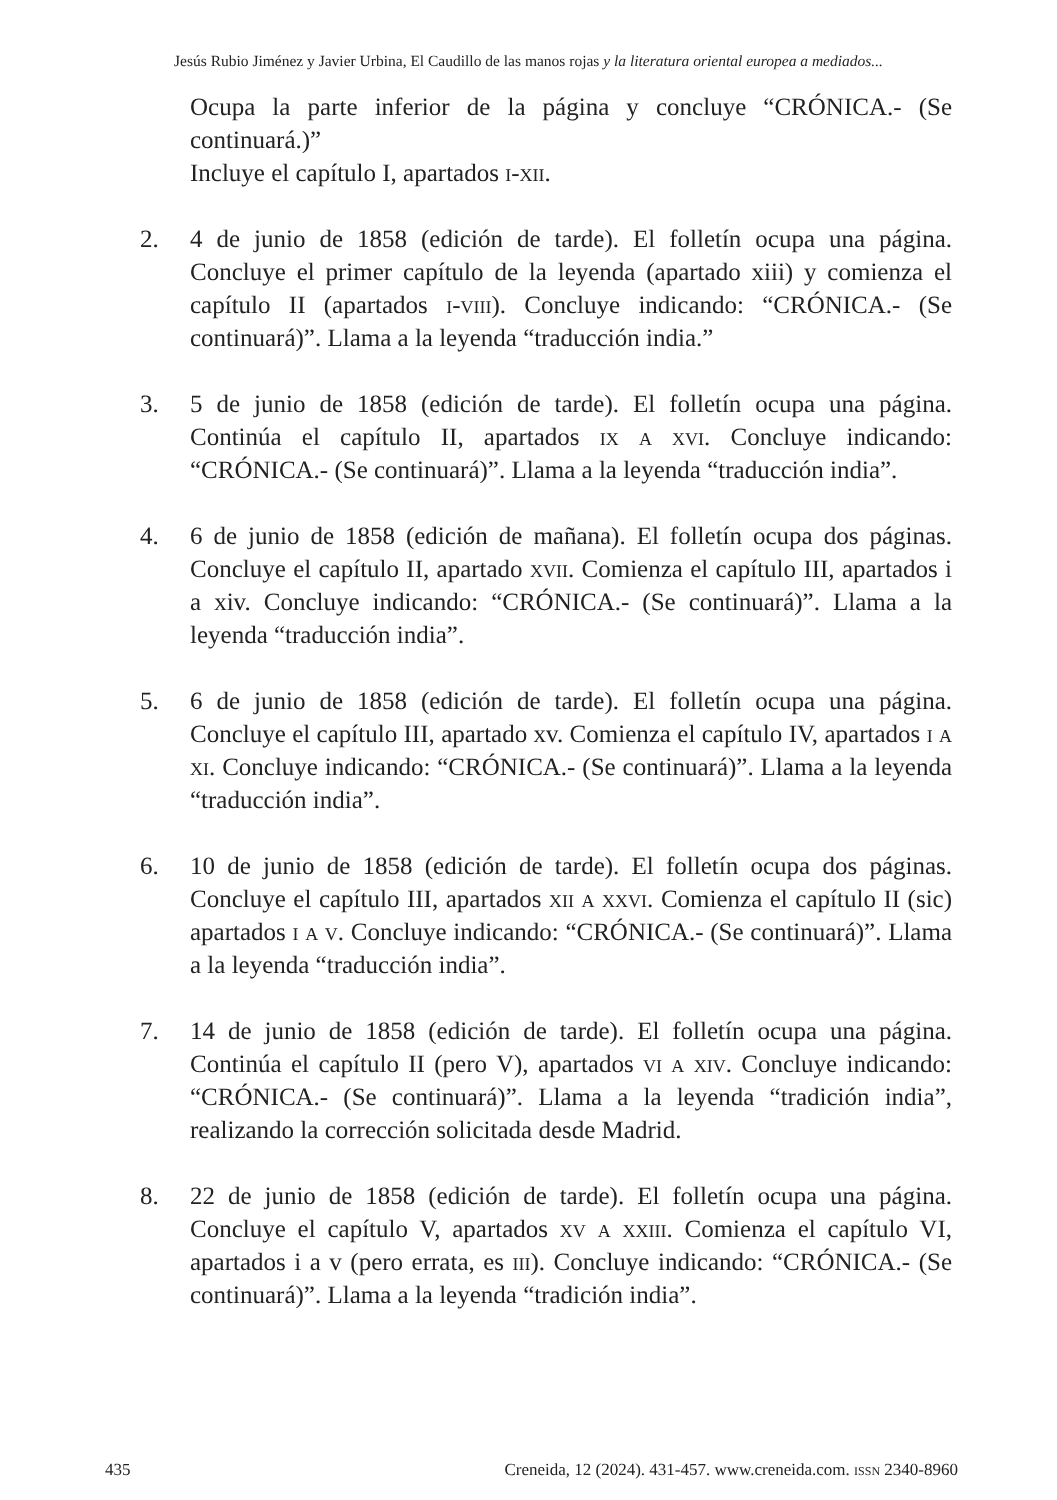Jesús Rubio Jiménez y Javier Urbina, El Caudillo de las manos rojas y la literatura oriental europea a mediados...
Ocupa la parte inferior de la página y concluye “CRÓNICA.- (Se continuará.)”
Incluye el capítulo I, apartados i-xii.
2. 4 de junio de 1858 (edición de tarde). El folletín ocupa una página. Concluye el primer capítulo de la leyenda (apartado xiii) y comienza el capítulo II (apartados i-viii). Concluye indicando: “CRÓNICA.- (Se continuará)”. Llama a la leyenda “traducción india.”
3. 5 de junio de 1858 (edición de tarde). El folletín ocupa una página. Continúa el capítulo II, apartados ix a xvi. Concluye indicando: “CRÓNICA.- (Se continuará)”. Llama a la leyenda “traducción india”.
4. 6 de junio de 1858 (edición de mañana). El folletín ocupa dos páginas. Concluye el capítulo II, apartado xvii. Comienza el capítulo III, apartados i a xiv. Concluye indicando: “CRÓNICA.- (Se continuará)”. Llama a la leyenda “traducción india”.
5. 6 de junio de 1858 (edición de tarde). El folletín ocupa una página. Concluye el capítulo III, apartado xv. Comienza el capítulo IV, apartados i a xi. Concluye indicando: “CRÓNICA.- (Se continuará)”. Llama a la leyenda “traducción india”.
6. 10 de junio de 1858 (edición de tarde). El folletín ocupa dos páginas. Concluye el capítulo III, apartados xii a xxvi. Comienza el capítulo II (sic) apartados i a v. Concluye indicando: “CRÓNICA.- (Se continuará)”. Llama a la leyenda “traducción india”.
7. 14 de junio de 1858 (edición de tarde). El folletín ocupa una página. Continúa el capítulo II (pero V), apartados vi a xiv. Concluye indicando: “CRÓNICA.- (Se continuará)”. Llama a la leyenda “tradición india”, realizando la corrección solicitada desde Madrid.
8. 22 de junio de 1858 (edición de tarde). El folletín ocupa una página. Concluye el capítulo V, apartados xv a xxiii. Comienza el capítulo VI, apartados i a v (pero errata, es iii). Concluye indicando: “CRÓNICA.- (Se continuará)”. Llama a la leyenda “tradición india”.
435 Creneida, 12 (2024). 431-457. www.creneida.com. ISSN 2340-8960